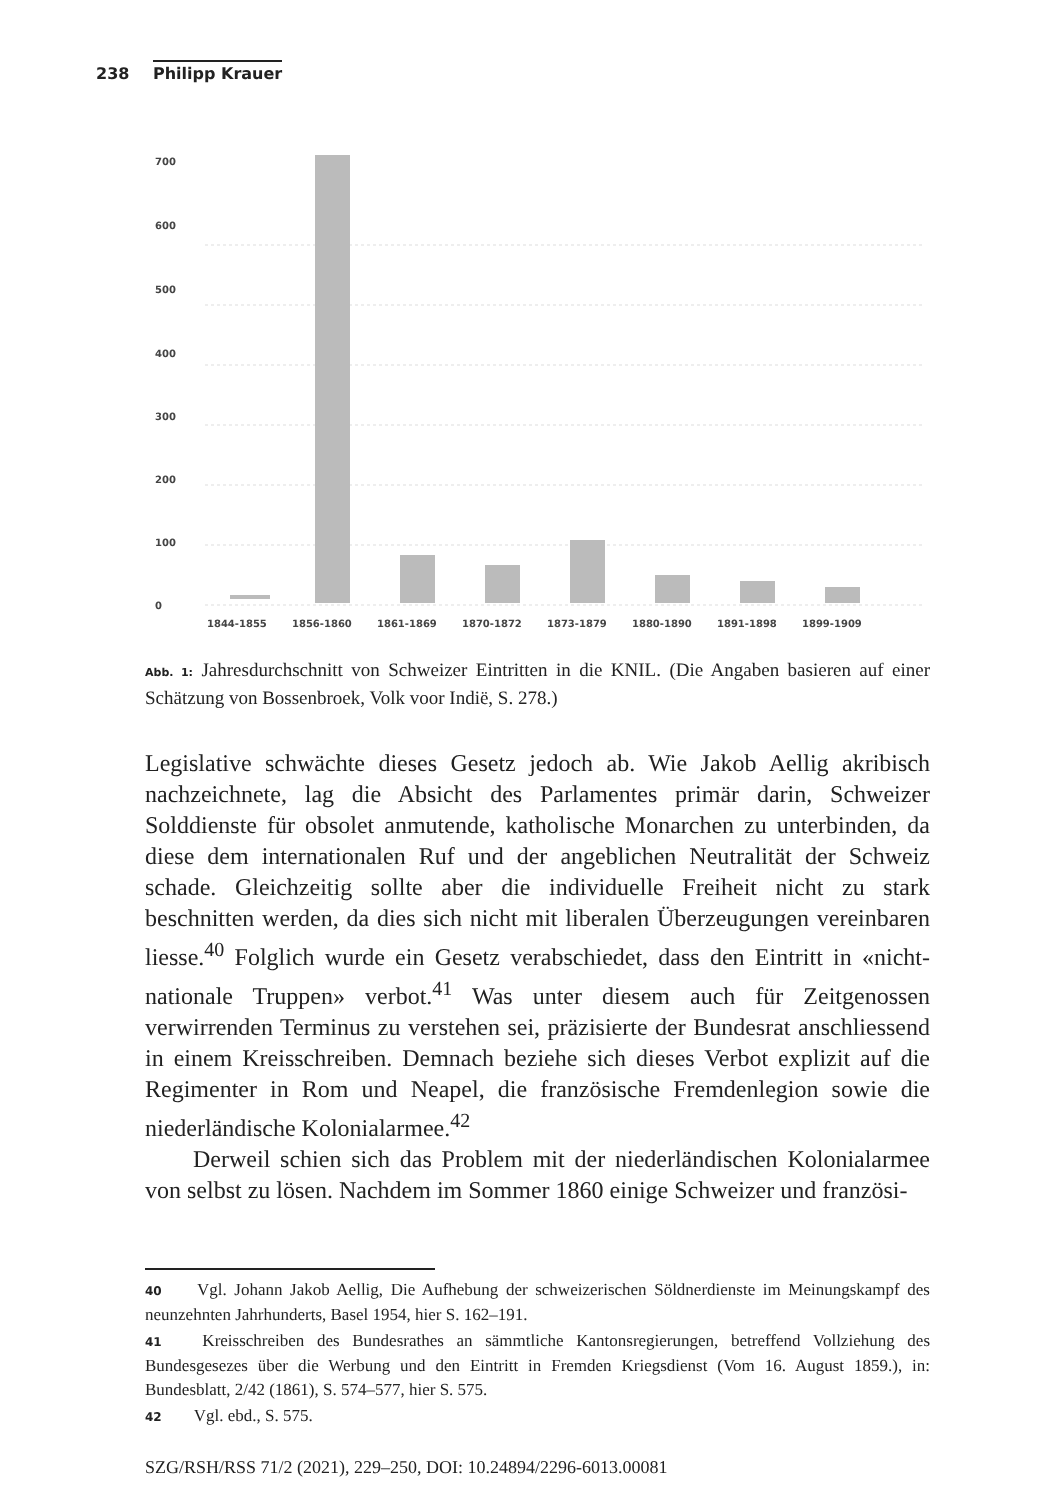238 Philipp Krauer
700
600
500
400
300
200
100
0
1844-1855
1856-1860
1861-1869
1870-1872
1873-1879
1880-1890
1891-1898
1899-1909
Abb. 1: Jahresdurchschnitt von Schweizer Eintritten in die KNIL. (Die Angaben basieren auf einer Schätzung von Bossenbroek, Volk voor Indië, S. 278.)
Legislative schwächte dieses Gesetz jedoch ab. Wie Jakob Aellig akribisch nachzeichnete, lag die Absicht des Parlamentes primär darin, Schweizer Solddienste für obsolet anmutende, katholische Monarchen zu unterbinden, da diese dem internationalen Ruf und der angeblichen Neutralität der Schweiz schade. Gleichzeitig sollte aber die individuelle Freiheit nicht zu stark beschnitten werden, da dies sich nicht mit liberalen Überzeugungen vereinbaren liesse.<sup>40</sup> Folglich wurde ein Gesetz verabschiedet, dass den Eintritt in «nicht-nationale Truppen» verbot.<sup>41</sup> Was unter diesem auch für Zeitgenossen verwirrenden Terminus zu verstehen sei, präzisierte der Bundesrat anschliessend in einem Kreisschreiben. Demnach beziehe sich dieses Verbot explizit auf die Regimenter in Rom und Neapel, die französische Fremdenlegion sowie die niederländische Kolonialarmee.<sup>42</sup>
Derweil schien sich das Problem mit der niederländischen Kolonialarmee von selbst zu lösen. Nachdem im Sommer 1860 einige Schweizer und französi-
40 Vgl. Johann Jakob Aellig, Die Aufhebung der schweizerischen Söldnerdienste im Meinungskampf des neunzehnten Jahrhunderts, Basel 1954, hier S. 162–191.
41 Kreisschreiben des Bundesrathes an sämmtliche Kantonsregierungen, betreffend Vollziehung des Bundesgesezes über die Werbung und den Eintritt in Fremden Kriegsdienst (Vom 16. August 1859.), in: Bundesblatt, 2/42 (1861), S. 574–577, hier S. 575.
42 Vgl. ebd., S. 575.
SZG/RSH/RSS 71/2 (2021), 229–250, DOI: 10.24894/2296-6013.00081